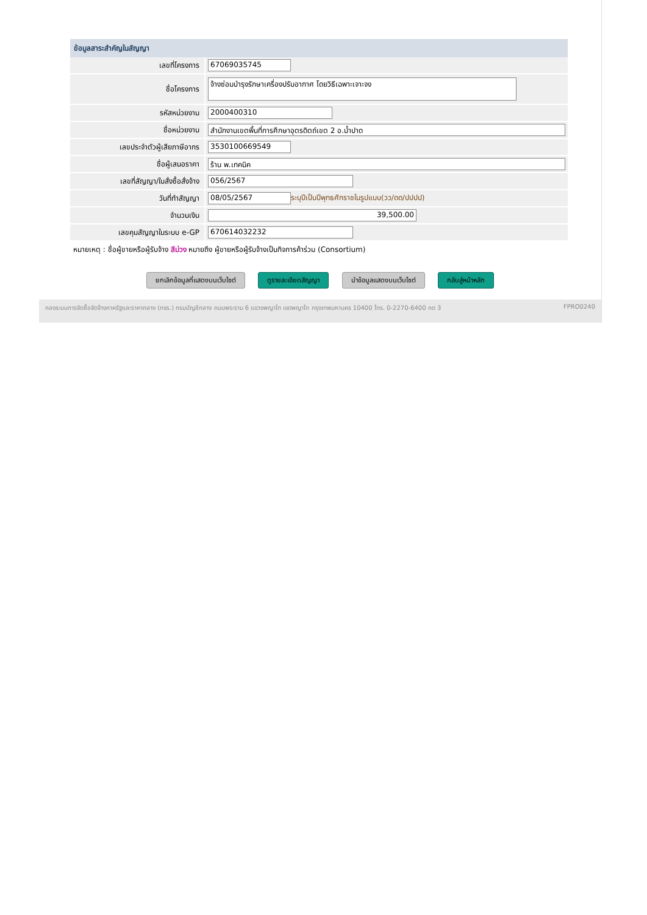| ข้อมูลสาระสำคัญในสัญญา | |
| --- | --- |
| เลขที่โครงการ | 67069035745 |
| ชื่อโครงการ | จ้างซ่อมบำรุงรักษาเครื่องปรับอากาศ โดยวิธีเฉพาะเจาะจง |
| รหัสหน่วยงาน | 2000400310 |
| ชื่อหน่วยงาน | สำนักงานเขตพื้นที่การศึกษาอุตรดิตถ์เขต 2 อ.น้ำปาด |
| เลขประจำตัวผู้เสียภาษีอากร | 3530100669549 |
| ชื่อผู้เสนอราคา | ร้าน พ.เทคนิค |
| เลขที่สัญญา/ใบสั่งซื้อสั่งจ้าง | 056/2567 |
| วันที่ทำสัญญา | 08/05/2567 ระบุปีเป็นปีพุทธศักราชในรูปแบบ(วว/ดด/ปปปป) |
| จำนวนเงิน | 39,500.00 |
| เลขคุมสัญญาในระบบ e-GP | 670614032232 |
หมายเหตุ : ชื่อผู้ขายหรือผู้รับจ้าง สีม่วง หมายถึง ผู้ขายหรือผู้รับจ้างเป็นกิจการค้าร่วม (Consortium)
ยกเลิกข้อมูลที่แสดงบนเว็บไซต์ ดูรายละเอียดสัญญา นำข้อมูลแสดงบนเว็บไซต์ กลับสู่หน้าหลัก
กองระบบการจัดซื้อจัดจ้างภาครัฐและราคากลาง (กจร.) กรมบัญชีกลาง ถนนพระราม 6 แขวงพญาไท เขตพญาไท กรุงเทพมหานคร 10400 โทร. 0-2270-6400 กด 3 FPRO0240